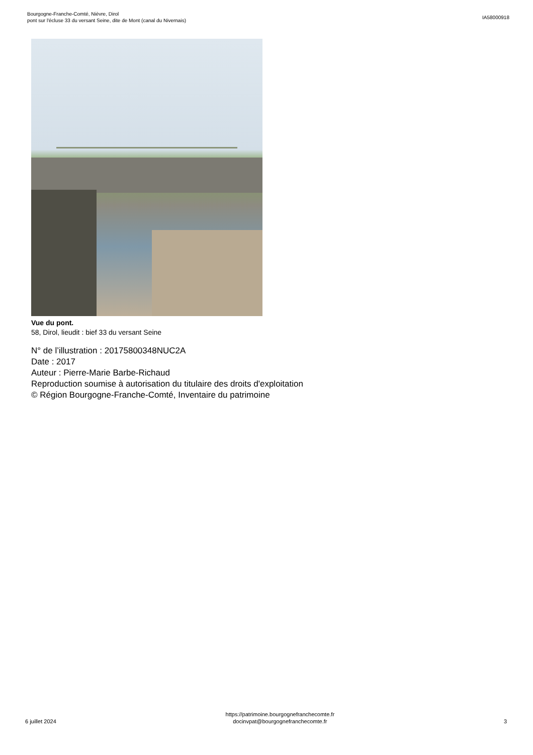Bourgogne-Franche-Comté, Nièvre, Dirol
pont sur l'écluse 33 du versant Seine, dite de Mont (canal du Nivernais)
IA58000918
Vue du pont.
58, Dirol, lieudit : bief 33 du versant Seine
N° de l’illustration : 20175800348NUC2A
Date : 2017
Auteur : Pierre-Marie Barbe-Richaud
Reproduction soumise à autorisation du titulaire des droits d'exploitation
© Région Bourgogne-Franche-Comté, Inventaire du patrimoine
6 juillet 2024
https://patrimoine.bourgognefranchecomte.fr
docinvpat@bourgognefranchecomte.fr
3